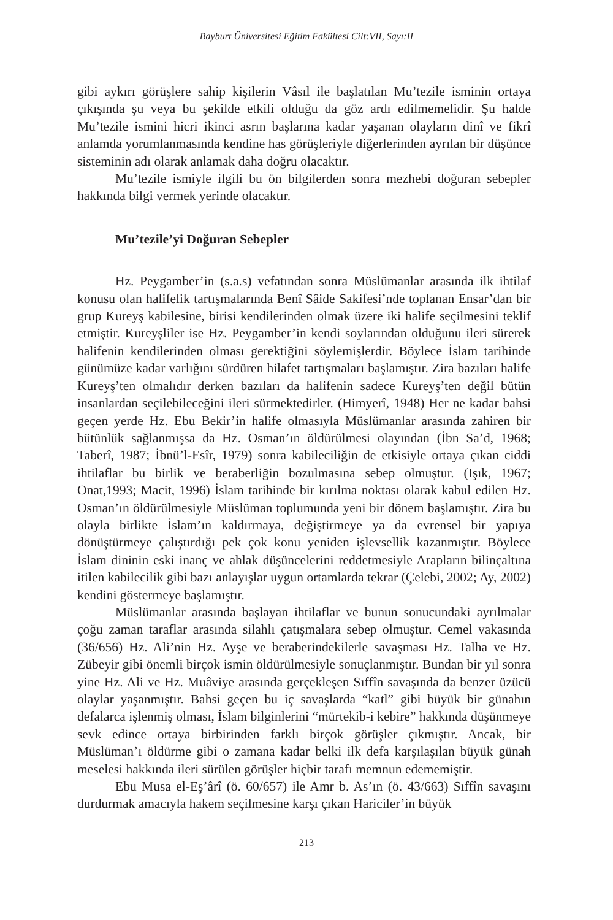Bayburt Üniversitesi Eğitim Fakültesi Cilt:VII, Sayı:II
gibi aykırı görüşlere sahip kişilerin Vâsıl ile başlatılan Mu’tezile isminin ortaya çıkışında şu veya bu şekilde etkili olduğu da göz ardı edilmemelidir. Şu halde Mu’tezile ismini hicri ikinci asrın başlarına kadar yaşanan olayların dinî ve fikrî anlamda yorumlanmasında kendine has görüşleriyle diğerlerinden ayrılan bir düşünce sisteminin adı olarak anlamak daha doğru olacaktır.
Mu’tezile ismiyle ilgili bu ön bilgilerden sonra mezhebi doğuran sebepler hakkında bilgi vermek yerinde olacaktır.
Mu’tezile’yi Doğuran Sebepler
Hz. Peygamber’in (s.a.s) vefatından sonra Müslümanlar arasında ilk ihtilaf konusu olan halifelik tartışmalarında Benî Sâide Sakifesi’nde toplanan Ensar’dan bir grup Kureyş kabilesine, birisi kendilerinden olmak üzere iki halife seçilmesini teklif etmiştir. Kureyşliler ise Hz. Peygamber’in kendi soylarından olduğunu ileri sürerek halifenin kendilerinden olması gerektiğini söylemişlerdir. Böylece İslam tarihinde günümüze kadar varlığını sürdüren hilafet tartışmaları başlamıştır. Zira bazıları halife Kureyş’ten olmalıdır derken bazıları da halifenin sadece Kureyş’ten değil bütün insanlardan seçilebileceğini ileri sürmektedirler. (Himyerî, 1948) Her ne kadar bahsi geçen yerde Hz. Ebu Bekir’in halife olmasıyla Müslümanlar arasında zahiren bir bütünlük sağlanmışsa da Hz. Osman’ın öldürülmesi olayından (İbn Sa’d, 1968; Taberî, 1987; İbnü’l-Esîr, 1979) sonra kabileciliğin de etkisiyle ortaya çıkan ciddi ihtilaflar bu birlik ve beraberliğin bozulmasına sebep olmuştur. (Işık, 1967; Onat,1993; Macit, 1996) İslam tarihinde bir kırılma noktası olarak kabul edilen Hz. Osman’ın öldürülmesiyle Müslüman toplumunda yeni bir dönem başlamıştır. Zira bu olayla birlikte İslam’ın kaldırmaya, değiştirmeye ya da evrensel bir yapıya dönüştürmeye çalıştırdığı pek çok konu yeniden işlevsellik kazanmıştır. Böylece İslam dininin eski inanç ve ahlak düşüncelerini reddetmesiyle Arapların bilinçaltına itilen kabilecilik gibi bazı anlayışlar uygun ortamlarda tekrar (Çelebi, 2002; Ay, 2002) kendini göstermeye başlamıştır.
Müslümanlar arasında başlayan ihtilaflar ve bunun sonucundaki ayrılmalar çoğu zaman taraflar arasında silahlı çatışmalara sebep olmuştur. Cemel vakasında (36/656) Hz. Ali’nin Hz. Ayşe ve beraberindekilerle savaşması Hz. Talha ve Hz. Zübeyir gibi önemli birçok ismin öldürülmesiyle sonuçlanmıştır. Bundan bir yıl sonra yine Hz. Ali ve Hz. Muâviye arasında gerçekleşen Sıffîn savaşında da benzer üzücü olaylar yaşanmıştır. Bahsi geçen bu iç savaşlarda “katl” gibi büyük bir günahın defalarca işlenmiş olması, İslam bilginlerini “mürtekib-i kebire” hakkında düşünmeye sevk edince ortaya birbirinden farklı birçok görüşler çıkmıştır. Ancak, bir Müslüman’ı öldürme gibi o zamana kadar belki ilk defa karşılaşılan büyük günah meselesi hakkında ileri sürülen görüşler hiçbir tarafı memnun edememiştir.
Ebu Musa el-Eş’ârî (ö. 60/657) ile Amr b. As’ın (ö. 43/663) Sıffîn savaşını durdurmak amacıyla hakem seçilmesine karşı çıkan Hariciler’in büyük
213